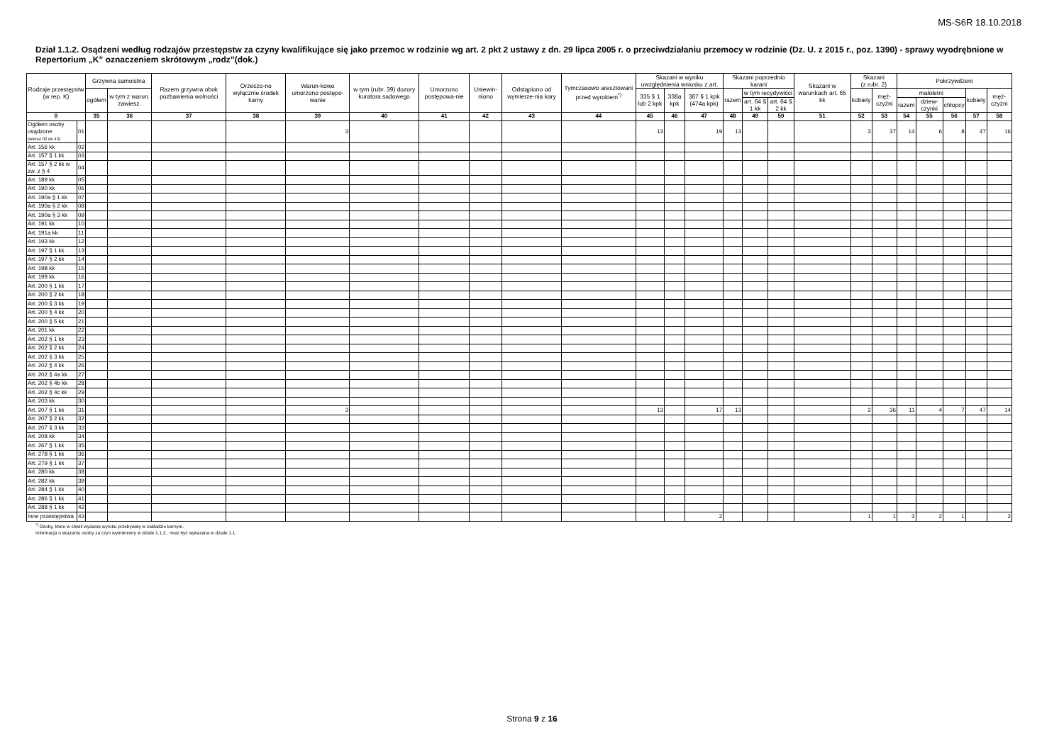MS-S6R 18.10.2018
Dział 1.1.2. Osądzeni według rodzajów przestępstw za czyny kwalifikujące się jako przemoc w rodzinie wg art. 2 pkt 2 ustawy z dn. 29 lipca 2005 r. o przeciwdziałaniu przemocy w rodzinie (Dz. U. z 2015 r., poz. 1390) - sprawy wyodrębnione w Repertorium „K” oznaczeniem skrótowym „rodz”(dok.)
| Rodzaje przestępstw (w rep. K) | | Grzywna samoistna | | Razem grzywna obok pozbawienia wolności | Orzeczo-no wyłącznie środek karny | Warun-kowo umorzono postępo-wanie | w tym (rubr. 39) dozory kuratora sadowego | Umorzono postępowa-nie | Uniewin-niono | Odstąpiono od wymierze-nia kary | Tymczasowo aresztowani przed wyrokiem<sup>*)</sup> | Skazani w wyniku uwzględnienia wniosku z art. | | | Skazani poprzednio karani | | | Skazani w warunkach art. 65 kk | Skazani (z rubr. 2) | | Pokrzywdzeni | | | | |
| --- | --- | --- | --- | --- | --- | --- | --- | --- | --- | --- | --- | --- | --- | --- | --- | --- | --- | --- | --- | --- | --- | --- | --- | --- | --- |
| | | ogółem | w tym z warun. zawiesz. | | | | | | | | | 335 § 1 lub 2 kpk | 338a kpk | 387 § 1 kpk (474a kpk) | razem | w tym recydywiści | | | kobiety | męż-czyźni | małoletni | | | kobiety | męż-czyźni |
| | | | | | | | | | | | | | | | | art. 64 § 1 kk | art. 64 § 2 kk | | | | razem | dziew-czynki | chłopcy | | |
| 0 | | 35 | 36 | 37 | 38 | 39 | 40 | 41 | 42 | 43 | 44 | 45 | 46 | 47 | 48 | 49 | 50 | 51 | 52 | 53 | 54 | 55 | 56 | 57 | 58 |
| Ogółem osoby osądzone (wiersz 02 do 43) | 01 | | | | | 3 | | | | | | 13 | | 19 | 13 | | | | 3 | 37 | 14 | 6 | 8 | 47 | 16 |
| Art. 156 kk | 02 | | | | | | | | | | | | | | | | | | | | | | | | |
| Art. 157 § 1 kk | 03 | | | | | | | | | | | | | | | | | | | | | | | | |
| Art. 157 § 2 kk w zw. z § 4 | 04 | | | | | | | | | | | | | | | | | | | | | | | | |
| Art. 189 kk | 05 | | | | | | | | | | | | | | | | | | | | | | | | |
| Art. 190 kk | 06 | | | | | | | | | | | | | | | | | | | | | | | | |
| Art. 190a § 1 kk | 07 | | | | | | | | | | | | | | | | | | | | | | | | |
| Art. 190a § 2 kk | 08 | | | | | | | | | | | | | | | | | | | | | | | | |
| Art. 190a § 3 kk | 09 | | | | | | | | | | | | | | | | | | | | | | | | |
| Art. 191 kk | 10 | | | | | | | | | | | | | | | | | | | | | | | | |
| Art. 191a kk | 11 | | | | | | | | | | | | | | | | | | | | | | | | |
| Art. 193 kk | 12 | | | | | | | | | | | | | | | | | | | | | | | | |
| Art. 197 § 1 kk | 13 | | | | | | | | | | | | | | | | | | | | | | | | |
| Art. 197 § 2 kk | 14 | | | | | | | | | | | | | | | | | | | | | | | | |
| Art. 198 kk | 15 | | | | | | | | | | | | | | | | | | | | | | | | |
| Art. 199 kk | 16 | | | | | | | | | | | | | | | | | | | | | | | | |
| Art. 200 § 1 kk | 17 | | | | | | | | | | | | | | | | | | | | | | | | |
| Art. 200 § 2 kk | 18 | | | | | | | | | | | | | | | | | | | | | | | | |
| Art. 200 § 3 kk | 19 | | | | | | | | | | | | | | | | | | | | | | | | |
| Art. 200 § 4 kk | 20 | | | | | | | | | | | | | | | | | | | | | | | | |
| Art. 200 § 5 kk | 21 | | | | | | | | | | | | | | | | | | | | | | | | |
| Art. 201 kk | 22 | | | | | | | | | | | | | | | | | | | | | | | | |
| Art. 202 § 1 kk | 23 | | | | | | | | | | | | | | | | | | | | | | | | |
| Art. 202 § 2 kk | 24 | | | | | | | | | | | | | | | | | | | | | | | | |
| Art. 202 § 3 kk | 25 | | | | | | | | | | | | | | | | | | | | | | | | |
| Art. 202 § 4 kk | 26 | | | | | | | | | | | | | | | | | | | | | | | | |
| Art. 202 § 4a kk | 27 | | | | | | | | | | | | | | | | | | | | | | | | |
| Art. 202 § 4b kk | 28 | | | | | | | | | | | | | | | | | | | | | | | | |
| Art. 202 § 4c kk | 29 | | | | | | | | | | | | | | | | | | | | | | | | |
| Art. 203 kk | 30 | | | | | | | | | | | | | | | | | | | | | | | | |
| Art. 207 § 1 kk | 31 | | | | | 3 | | | | | | 13 | | 17 | 13 | | | | 2 | 36 | 11 | 4 | 7 | 47 | 14 |
| Art. 207 § 2 kk | 32 | | | | | | | | | | | | | | | | | | | | | | | | |
| Art. 207 § 3 kk | 33 | | | | | | | | | | | | | | | | | | | | | | | | |
| Art. 208 kk | 34 | | | | | | | | | | | | | | | | | | | | | | | | |
| Art. 267 § 1 kk | 35 | | | | | | | | | | | | | | | | | | | | | | | | |
| Art. 278 § 1 kk | 36 | | | | | | | | | | | | | | | | | | | | | | | | |
| Art. 279 § 1 kk | 37 | | | | | | | | | | | | | | | | | | | | | | | | |
| Art. 280 kk | 38 | | | | | | | | | | | | | | | | | | | | | | | | |
| Art. 282 kk | 39 | | | | | | | | | | | | | | | | | | | | | | | | |
| Art. 284 § 1 kk | 40 | | | | | | | | | | | | | | | | | | | | | | | | |
| Art. 286 § 1 kk | 41 | | | | | | | | | | | | | | | | | | | | | | | | |
| Art. 288 § 1 kk | 42 | | | | | | | | | | | | | | | | | | | | | | | | |
| Inne przestępstwa | 43 | | | | | | | | | | | | | 2 | | | | | 1 | 1 | 3 | 2 | 1 | | 2 |
<sup>*)</sup> Osoby, które w chwili wydania wyroku przebywały w zakładzie karnym.
Informacja o skazaniu osoby za czyn wymieniony w dziale 1.1.2 , musi być wykazana w dziale 1.1.
Strona 9 z 16